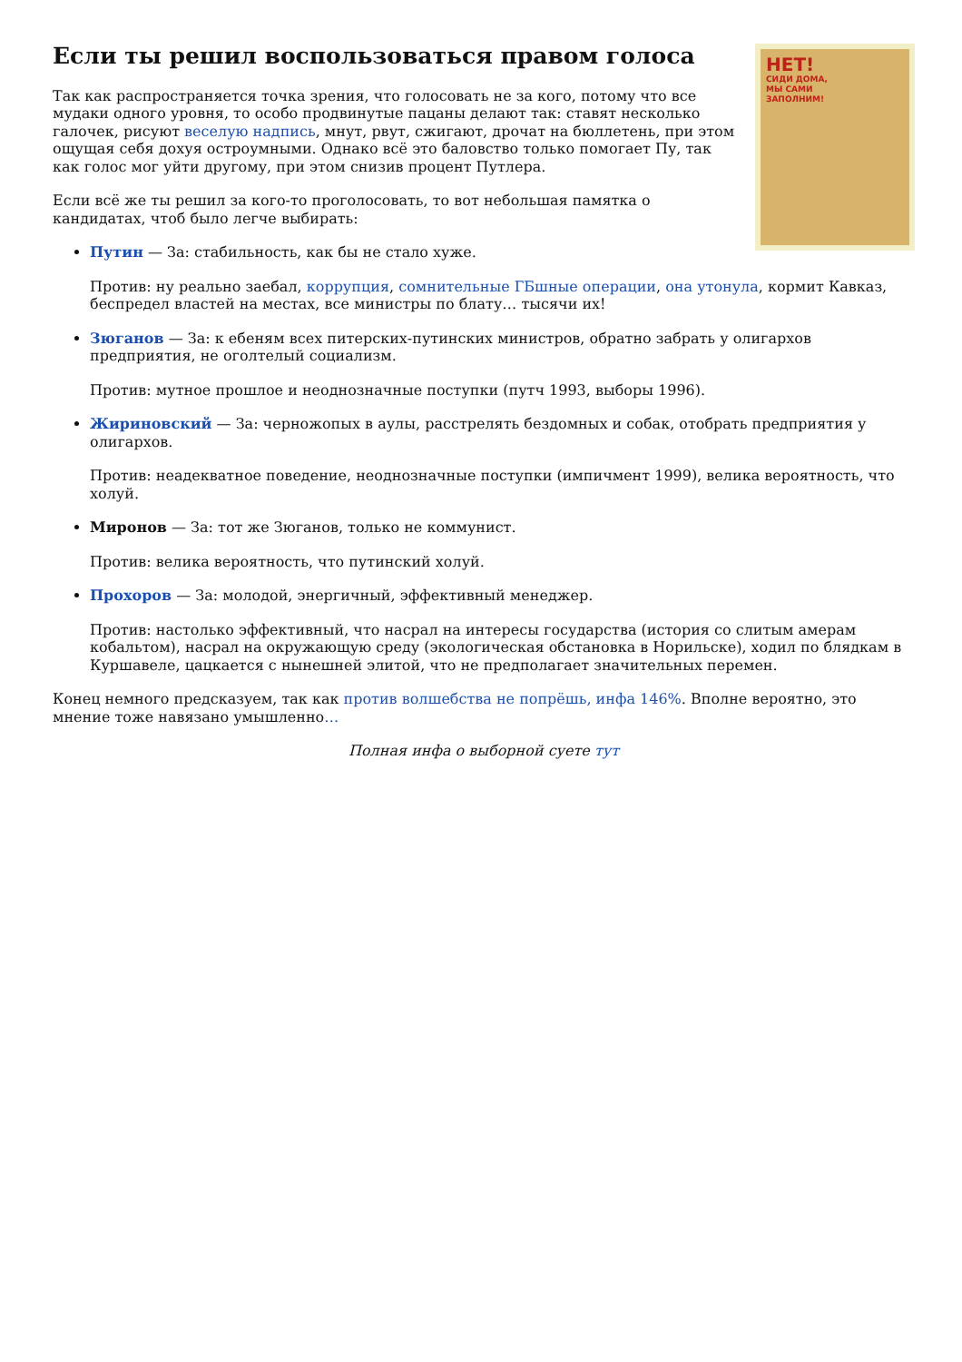НЕТ!
СИДИ ДОМА,
МЫ САМИ
ЗАПОЛНИМ!
Если ты решил воспользоваться правом голоса
Так как распространяется точка зрения, что голосовать не за кого, потому что все мудаки одного уровня, то особо продвинутые пацаны делают так: ставят несколько галочек, рисуют веселую надпись, мнут, рвут, сжигают, дрочат на бюллетень, при этом ощущая себя дохуя остроумными. Однако всё это баловство только помогает Пу, так как голос мог уйти другому, при этом снизив процент Путлера.
Если всё же ты решил за кого-то проголосовать, то вот небольшая памятка о кандидатах, чтоб было легче выбирать:
Путин — За: стабильность, как бы не стало хуже.
Против: ну реально заебал, коррупция, сомнительные ГБшные операции, она утонула, кормит Кавказ, беспредел властей на местах, все министры по блату… тысячи их!
Зюганов — За: к ебеням всех питерских-путинских министров, обратно забрать у олигархов предприятия, не оголтелый социализм.
Против: мутное прошлое и неоднозначные поступки (путч 1993, выборы 1996).
Жириновский — За: черножопых в аулы, расстрелять бездомных и собак, отобрать предприятия у олигархов.
Против: неадекватное поведение, неоднозначные поступки (импичмент 1999), велика вероятность, что холуй.
Миронов — За: тот же Зюганов, только не коммунист.
Против: велика вероятность, что путинский холуй.
Прохоров — За: молодой, энергичный, эффективный менеджер.
Против: настолько эффективный, что насрал на интересы государства (история со слитым амерам кобальтом), насрал на окружающую среду (экологическая обстановка в Норильске), ходил по блядкам в Куршавеле, цацкается с нынешней элитой, что не предполагает значительных перемен.
Конец немного предсказуем, так как против волшебства не попрёшь, инфа 146%. Вполне вероятно, это мнение тоже навязано умышленно…
Полная инфа о выборной суете тут